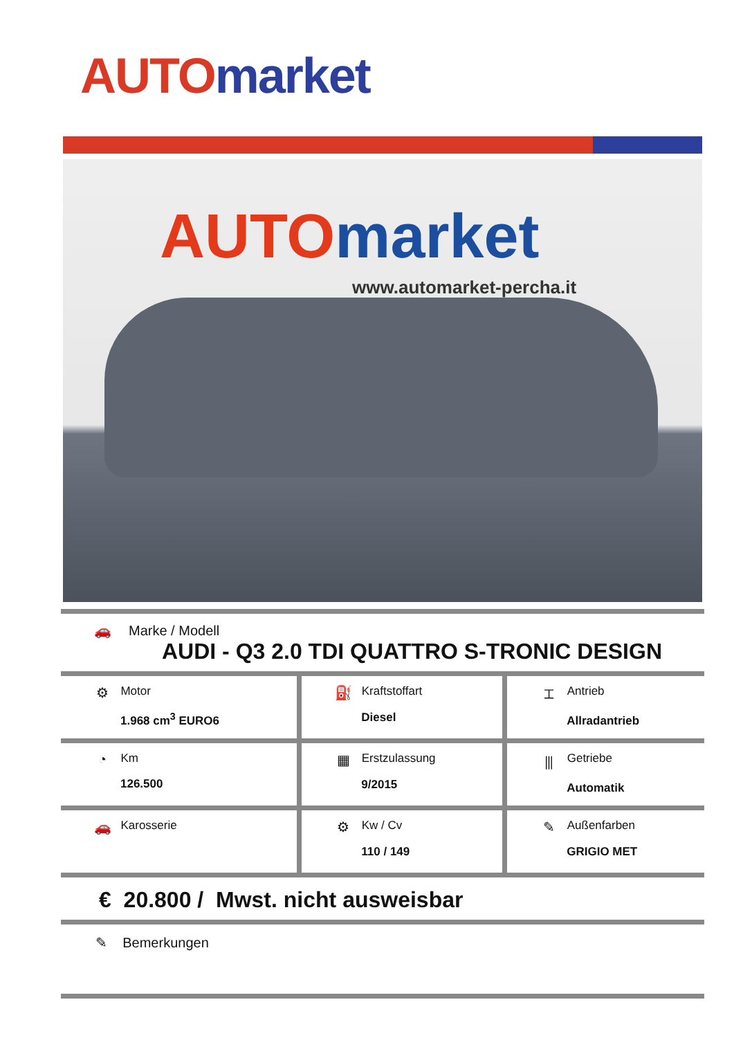AUTO market
AUTOmarket
www.automarket-percha.it
🚗 Marke / Modell
AUDI - Q3 2.0 TDI QUATTRO S-TRONIC DESIGN
| ⚙ Motor 1.968 cm<sup>3</sup> EURO6 | ⛽ Kraftstoffart Diesel | ⌶ Antrieb Allradantrieb |
| ◔ Km 126.500 | ▦ Erstzulassung 9/2015 | ⫼ Getriebe Automatik |
| 🚗 Karosserie | ⚙ Kw / Cv 110 / 149 | ✎ Außenfarben GRIGIO MET |
€ 20.800 / Mwst. nicht ausweisbar
✎ Bemerkungen